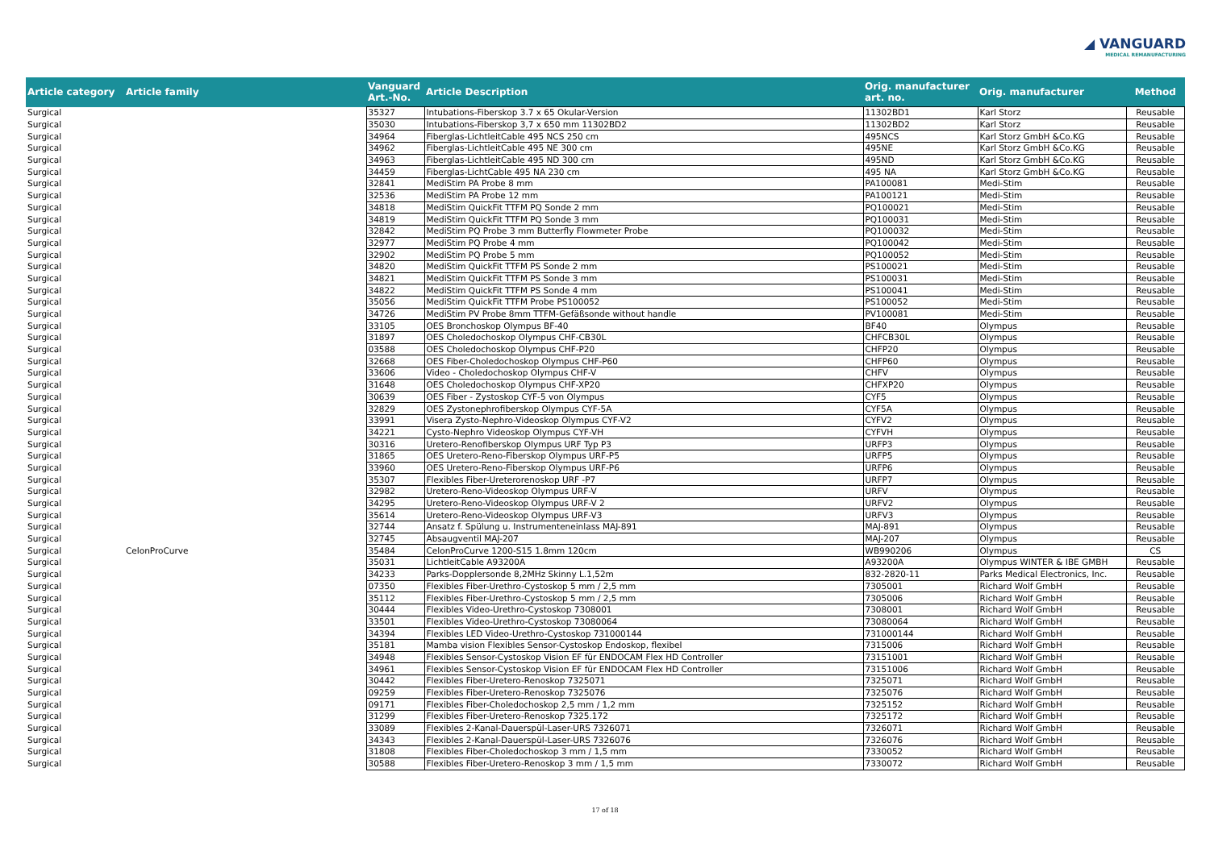◢ VANGUARD
MEDICAL REMANUFACTURING
| Article category | Article family | Vanguard Art.-No. | Article Description | Orig. manufacturer art. no. | Orig. manufacturer | Method |
| --- | --- | --- | --- | --- | --- | --- |
| Surgical | | 35327 | Intubations-Fiberskop 3.7 x 65 Okular-Version | 11302BD1 | Karl Storz | Reusable |
| Surgical | | 35030 | Intubations-Fiberskop 3,7 x 650 mm 11302BD2 | 11302BD2 | Karl Storz | Reusable |
| Surgical | | 34964 | Fiberglas-LichtleitCable 495 NCS 250 cm | 495NCS | Karl Storz GmbH &Co.KG | Reusable |
| Surgical | | 34962 | Fiberglas-LichtleitCable 495 NE 300 cm | 495NE | Karl Storz GmbH &Co.KG | Reusable |
| Surgical | | 34963 | Fiberglas-LichtleitCable 495 ND 300 cm | 495ND | Karl Storz GmbH &Co.KG | Reusable |
| Surgical | | 34459 | Fiberglas-LichtCable 495 NA 230 cm | 495 NA | Karl Storz GmbH &Co.KG | Reusable |
| Surgical | | 32841 | MediStim PA Probe 8 mm | PA100081 | Medi-Stim | Reusable |
| Surgical | | 32536 | MediStim PA Probe 12 mm | PA100121 | Medi-Stim | Reusable |
| Surgical | | 34818 | MediStim QuickFit TTFM PQ Sonde 2 mm | PQ100021 | Medi-Stim | Reusable |
| Surgical | | 34819 | MediStim QuickFit TTFM PQ Sonde 3 mm | PQ100031 | Medi-Stim | Reusable |
| Surgical | | 32842 | MediStim PQ Probe 3 mm Butterfly Flowmeter Probe | PQ100032 | Medi-Stim | Reusable |
| Surgical | | 32977 | MediStim PQ Probe 4 mm | PQ100042 | Medi-Stim | Reusable |
| Surgical | | 32902 | MediStim PQ Probe 5 mm | PQ100052 | Medi-Stim | Reusable |
| Surgical | | 34820 | MediStim QuickFit TTFM PS Sonde 2 mm | PS100021 | Medi-Stim | Reusable |
| Surgical | | 34821 | MediStim QuickFit TTFM PS Sonde 3 mm | PS100031 | Medi-Stim | Reusable |
| Surgical | | 34822 | MediStim QuickFit TTFM PS Sonde 4 mm | PS100041 | Medi-Stim | Reusable |
| Surgical | | 35056 | MediStim QuickFit TTFM Probe PS100052 | PS100052 | Medi-Stim | Reusable |
| Surgical | | 34726 | MediStim PV Probe 8mm TTFM-Gefäßsonde without handle | PV100081 | Medi-Stim | Reusable |
| Surgical | | 33105 | OES Bronchoskop Olympus BF-40 | BF40 | Olympus | Reusable |
| Surgical | | 31897 | OES Choledochoskop Olympus CHF-CB30L | CHFCB30L | Olympus | Reusable |
| Surgical | | 03588 | OES Choledochoskop Olympus CHF-P20 | CHFP20 | Olympus | Reusable |
| Surgical | | 32668 | OES Fiber-Choledochoskop Olympus CHF-P60 | CHFP60 | Olympus | Reusable |
| Surgical | | 33606 | Video - Choledochoskop Olympus CHF-V | CHFV | Olympus | Reusable |
| Surgical | | 31648 | OES Choledochoskop Olympus CHF-XP20 | CHFXP20 | Olympus | Reusable |
| Surgical | | 30639 | OES Fiber - Zystoskop CYF-5 von Olympus | CYF5 | Olympus | Reusable |
| Surgical | | 32829 | OES Zystonephrofiberskop Olympus CYF-5A | CYF5A | Olympus | Reusable |
| Surgical | | 33991 | Visera Zysto-Nephro-Videoskop Olympus CYF-V2 | CYFV2 | Olympus | Reusable |
| Surgical | | 34221 | Cysto-Nephro Videoskop Olympus CYF-VH | CYFVH | Olympus | Reusable |
| Surgical | | 30316 | Uretero-Renofiberskop Olympus URF Typ P3 | URFP3 | Olympus | Reusable |
| Surgical | | 31865 | OES Uretero-Reno-Fiberskop Olympus URF-P5 | URFP5 | Olympus | Reusable |
| Surgical | | 33960 | OES Uretero-Reno-Fiberskop Olympus URF-P6 | URFP6 | Olympus | Reusable |
| Surgical | | 35307 | Flexibles Fiber-Ureterorenoskop URF -P7 | URFP7 | Olympus | Reusable |
| Surgical | | 32982 | Uretero-Reno-Videoskop Olympus URF-V | URFV | Olympus | Reusable |
| Surgical | | 34295 | Uretero-Reno-Videoskop Olympus URF-V 2 | URFV2 | Olympus | Reusable |
| Surgical | | 35614 | Uretero-Reno-Videoskop Olympus URF-V3 | URFV3 | Olympus | Reusable |
| Surgical | | 32744 | Ansatz f. Spülung u. Instrumenteneinlass MAJ-891 | MAJ-891 | Olympus | Reusable |
| Surgical | | 32745 | Absaugventil MAJ-207 | MAJ-207 | Olympus | Reusable |
| Surgical | CelonProCurve | 35484 | CelonProCurve 1200-S15 1.8mm 120cm | WB990206 | Olympus | CS |
| Surgical | | 35031 | LichtleitCable A93200A | A93200A | Olympus WINTER & IBE GMBH | Reusable |
| Surgical | | 34233 | Parks-Dopplersonde 8,2MHz Skinny L.1,52m | 832-2820-11 | Parks Medical Electronics, Inc. | Reusable |
| Surgical | | 07350 | Flexibles Fiber-Urethro-Cystoskop 5 mm / 2,5 mm | 7305001 | Richard Wolf GmbH | Reusable |
| Surgical | | 35112 | Flexibles Fiber-Urethro-Cystoskop 5 mm / 2,5 mm | 7305006 | Richard Wolf GmbH | Reusable |
| Surgical | | 30444 | Flexibles Video-Urethro-Cystoskop 7308001 | 7308001 | Richard Wolf GmbH | Reusable |
| Surgical | | 33501 | Flexibles Video-Urethro-Cystoskop 73080064 | 73080064 | Richard Wolf GmbH | Reusable |
| Surgical | | 34394 | Flexibles LED Video-Urethro-Cystoskop 731000144 | 731000144 | Richard Wolf GmbH | Reusable |
| Surgical | | 35181 | Mamba vision Flexibles Sensor-Cystoskop Endoskop, flexibel | 7315006 | Richard Wolf GmbH | Reusable |
| Surgical | | 34948 | Flexibles Sensor-Cystoskop Vision EF für ENDOCAM Flex HD Controller | 73151001 | Richard Wolf GmbH | Reusable |
| Surgical | | 34961 | Flexibles Sensor-Cystoskop Vision EF für ENDOCAM Flex HD Controller | 73151006 | Richard Wolf GmbH | Reusable |
| Surgical | | 30442 | Flexibles Fiber-Uretero-Renoskop 7325071 | 7325071 | Richard Wolf GmbH | Reusable |
| Surgical | | 09259 | Flexibles Fiber-Uretero-Renoskop 7325076 | 7325076 | Richard Wolf GmbH | Reusable |
| Surgical | | 09171 | Flexibles Fiber-Choledochoskop 2,5 mm / 1,2 mm | 7325152 | Richard Wolf GmbH | Reusable |
| Surgical | | 31299 | Flexibles Fiber-Uretero-Renoskop 7325.172 | 7325172 | Richard Wolf GmbH | Reusable |
| Surgical | | 33089 | Flexibles 2-Kanal-Dauerspül-Laser-URS 7326071 | 7326071 | Richard Wolf GmbH | Reusable |
| Surgical | | 34343 | Flexibles 2-Kanal-Dauerspül-Laser-URS 7326076 | 7326076 | Richard Wolf GmbH | Reusable |
| Surgical | | 31808 | Flexibles Fiber-Choledochoskop 3 mm / 1,5 mm | 7330052 | Richard Wolf GmbH | Reusable |
| Surgical | | 30588 | Flexibles Fiber-Uretero-Renoskop 3 mm / 1,5 mm | 7330072 | Richard Wolf GmbH | Reusable |
17 of 18